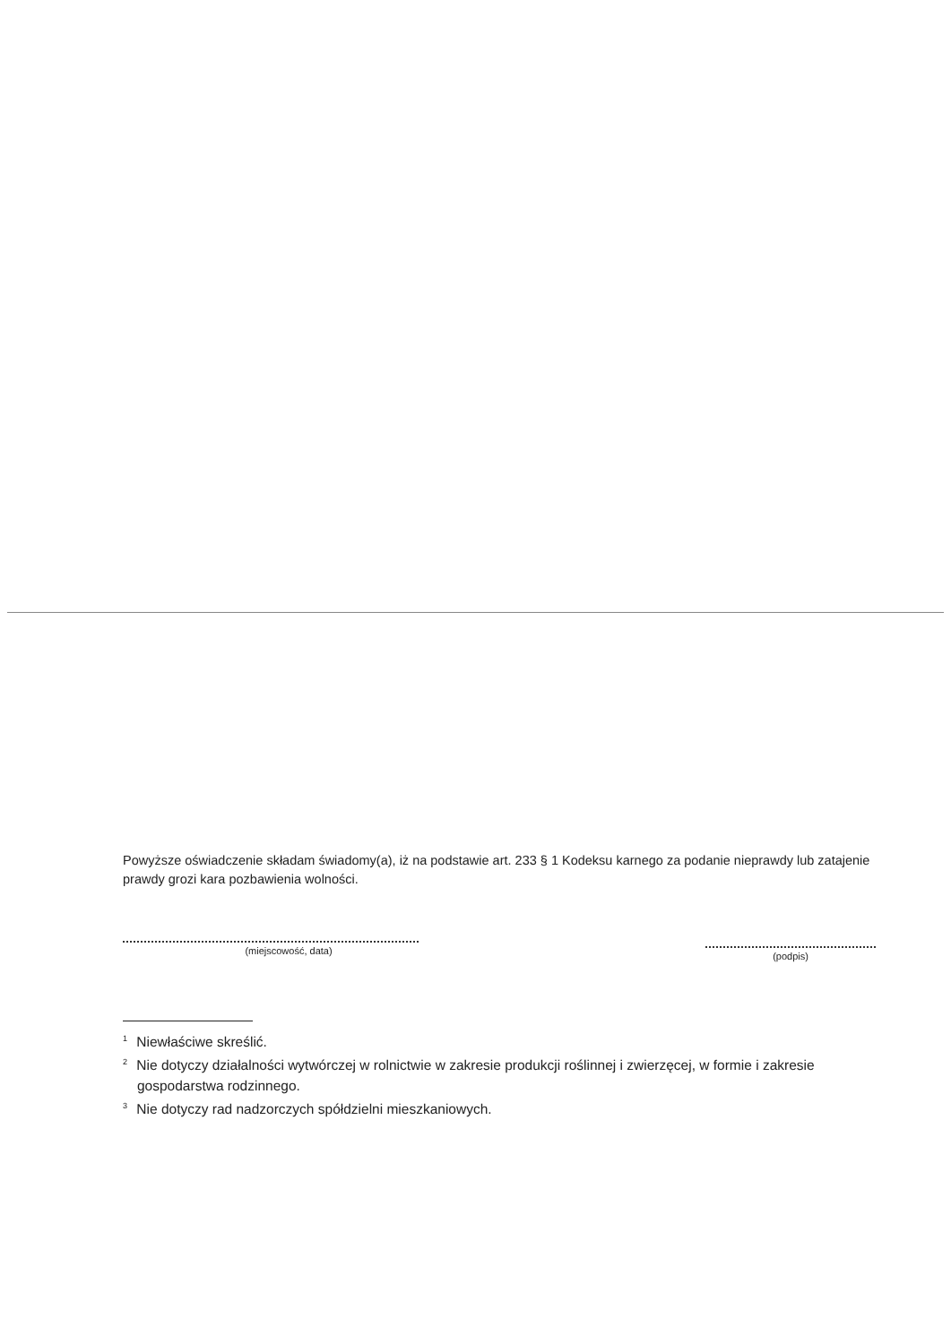Powyższe oświadczenie składam świadomy(a), iż na podstawie art. 233 § 1 Kodeksu karnego za podanie nieprawdy lub zatajenie prawdy grozi kara pozbawienia wolności.
(miejscowość, data)
(podpis)
<sup>1</sup> Niewłaściwe skreślić.
<sup>2</sup> Nie dotyczy działalności wytwórczej w rolnictwie w zakresie produkcji roślinnej i zwierzęcej, w formie i zakresie gospodarstwa rodzinnego.
<sup>3</sup> Nie dotyczy rad nadzorczych spółdzielni mieszkaniowych.